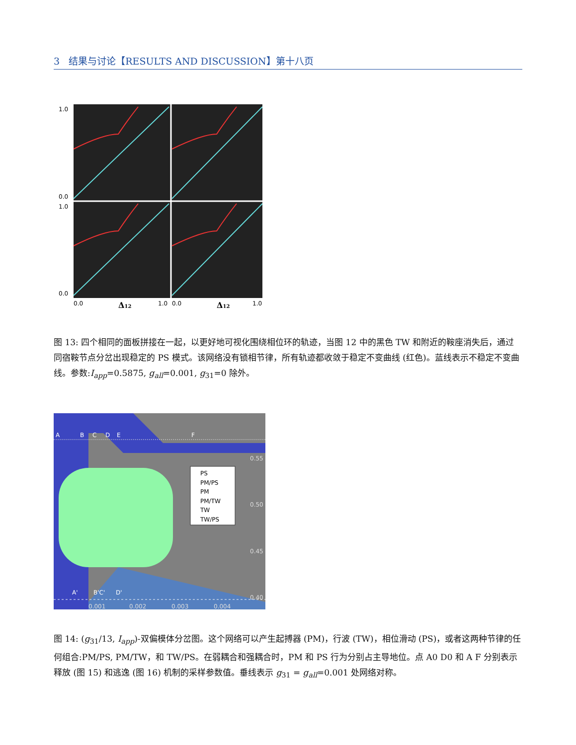3 结果与讨论【RESULTS AND DISCUSSION】第十八页
1.0
0.0
1.0
0.0
0.0
1.0
0.0
1.0
Δ12
Δ12
图 13: 四个相同的面板拼接在一起，以更好地可视化围绕相位环的轨迹，当图 12 中的黑色 TW 和附近的鞍座消失后，通过同宿鞍节点分岔出现稳定的 PS 模式。该网络没有锁相节律，所有轨迹都收敛于稳定不变曲线 (红色)。蓝线表示不稳定不变曲线。参数:I<sub>app</sub>=0.5875, g<sub>all</sub>=0.001, g<sub>31</sub>=0 除外。
PS
PM/PS
PM
PM/TW
TW
TW/PS
0.55
0.50
0.45
0.40
0.001
0.002
0.003
0.004
A
B
C
D
E
F
A'
B'C'
D'
图 14: (g<sub>31</sub>/13, I<sub>app</sub>)-双偏模体分岔图。这个网络可以产生起搏器 (PM)，行波 (TW)，相位滑动 (PS)，或者这两种节律的任何组合:PM/PS, PM/TW，和 TW/PS。在弱耦合和强耦合时，PM 和 PS 行为分别占主导地位。点 A0 D0 和 A F 分别表示释放 (图 15) 和逃逸 (图 16) 机制的采样参数值。垂线表示 g<sub>31</sub> = g<sub>all</sub>=0.001 处网络对称。